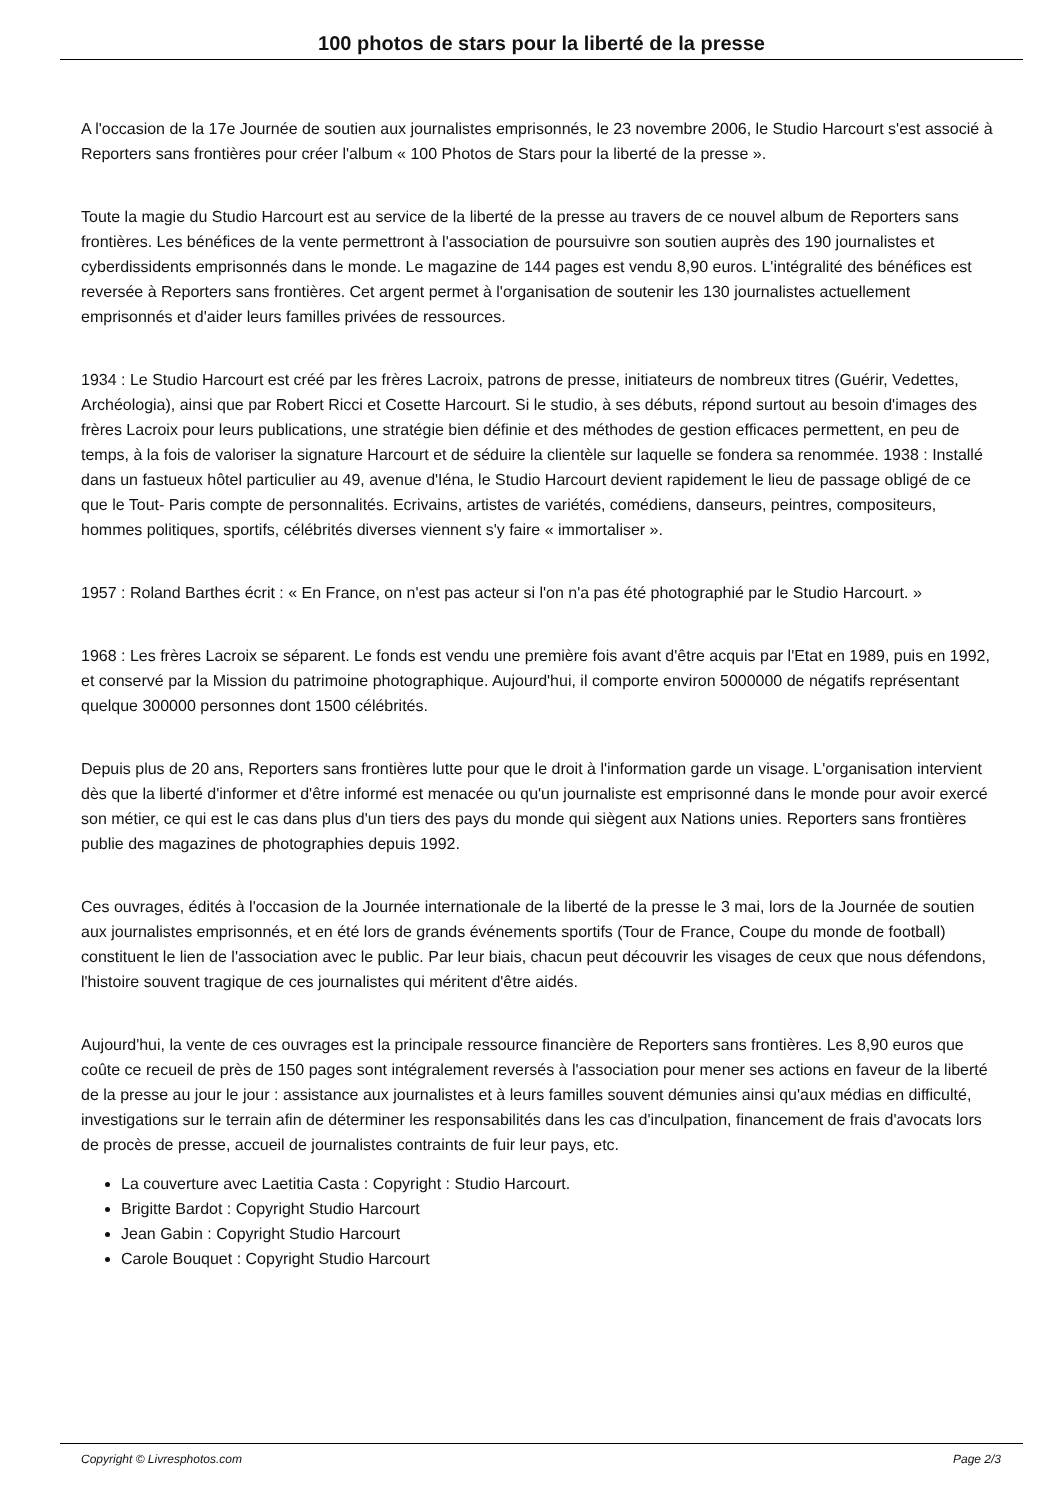100 photos de stars pour la liberté de la presse
A l'occasion de la 17e Journée de soutien aux journalistes emprisonnés, le 23 novembre 2006, le Studio Harcourt s'est associé à Reporters sans frontières pour créer l'album « 100 Photos de Stars pour la liberté de la presse ».
Toute la magie du Studio Harcourt est au service de la liberté de la presse au travers de ce nouvel album de Reporters sans frontières. Les bénéfices de la vente permettront à l'association de poursuivre son soutien auprès des 190 journalistes et cyberdissidents emprisonnés dans le monde. Le magazine de 144 pages est vendu 8,90 euros. L'intégralité des bénéfices est reversée à Reporters sans frontières. Cet argent permet à l'organisation de soutenir les 130 journalistes actuellement emprisonnés et d'aider leurs familles privées de ressources.
1934 : Le Studio Harcourt est créé par les frères Lacroix, patrons de presse, initiateurs de nombreux titres (Guérir, Vedettes, Archéologia), ainsi que par Robert Ricci et Cosette Harcourt. Si le studio, à ses débuts, répond surtout au besoin d'images des frères Lacroix pour leurs publications, une stratégie bien définie et des méthodes de gestion efficaces permettent, en peu de temps, à la fois de valoriser la signature Harcourt et de séduire la clientèle sur laquelle se fondera sa renommée. 1938 : Installé dans un fastueux hôtel particulier au 49, avenue d'Iéna, le Studio Harcourt devient rapidement le lieu de passage obligé de ce que le Tout- Paris compte de personnalités. Ecrivains, artistes de variétés, comédiens, danseurs, peintres, compositeurs, hommes politiques, sportifs, célébrités diverses viennent s'y faire « immortaliser ».
1957 : Roland Barthes écrit : « En France, on n'est pas acteur si l'on n'a pas été photographié par le Studio Harcourt. »
1968 : Les frères Lacroix se séparent. Le fonds est vendu une première fois avant d'être acquis par l'Etat en 1989, puis en 1992, et conservé par la Mission du patrimoine photographique. Aujourd'hui, il comporte environ 5000000 de négatifs représentant quelque 300000 personnes dont 1500 célébrités.
Depuis plus de 20 ans, Reporters sans frontières lutte pour que le droit à l'information garde un visage. L'organisation intervient dès que la liberté d'informer et d'être informé est menacée ou qu'un journaliste est emprisonné dans le monde pour avoir exercé son métier, ce qui est le cas dans plus d'un tiers des pays du monde qui siègent aux Nations unies. Reporters sans frontières publie des magazines de photographies depuis 1992.
Ces ouvrages, édités à l'occasion de la Journée internationale de la liberté de la presse le 3 mai, lors de la Journée de soutien aux journalistes emprisonnés, et en été lors de grands événements sportifs (Tour de France, Coupe du monde de football) constituent le lien de l'association avec le public. Par leur biais, chacun peut découvrir les visages de ceux que nous défendons, l'histoire souvent tragique de ces journalistes qui méritent d'être aidés.
Aujourd'hui, la vente de ces ouvrages est la principale ressource financière de Reporters sans frontières. Les 8,90 euros que coûte ce recueil de près de 150 pages sont intégralement reversés à l'association pour mener ses actions en faveur de la liberté de la presse au jour le jour : assistance aux journalistes et à leurs familles souvent démunies ainsi qu'aux médias en difficulté, investigations sur le terrain afin de déterminer les responsabilités dans les cas d'inculpation, financement de frais d'avocats lors de procès de presse, accueil de journalistes contraints de fuir leur pays, etc.
La couverture avec Laetitia Casta : Copyright : Studio Harcourt.
Brigitte Bardot : Copyright Studio Harcourt
Jean Gabin : Copyright Studio Harcourt
Carole Bouquet : Copyright Studio Harcourt
Copyright © Livresphotos.com Page 2/3